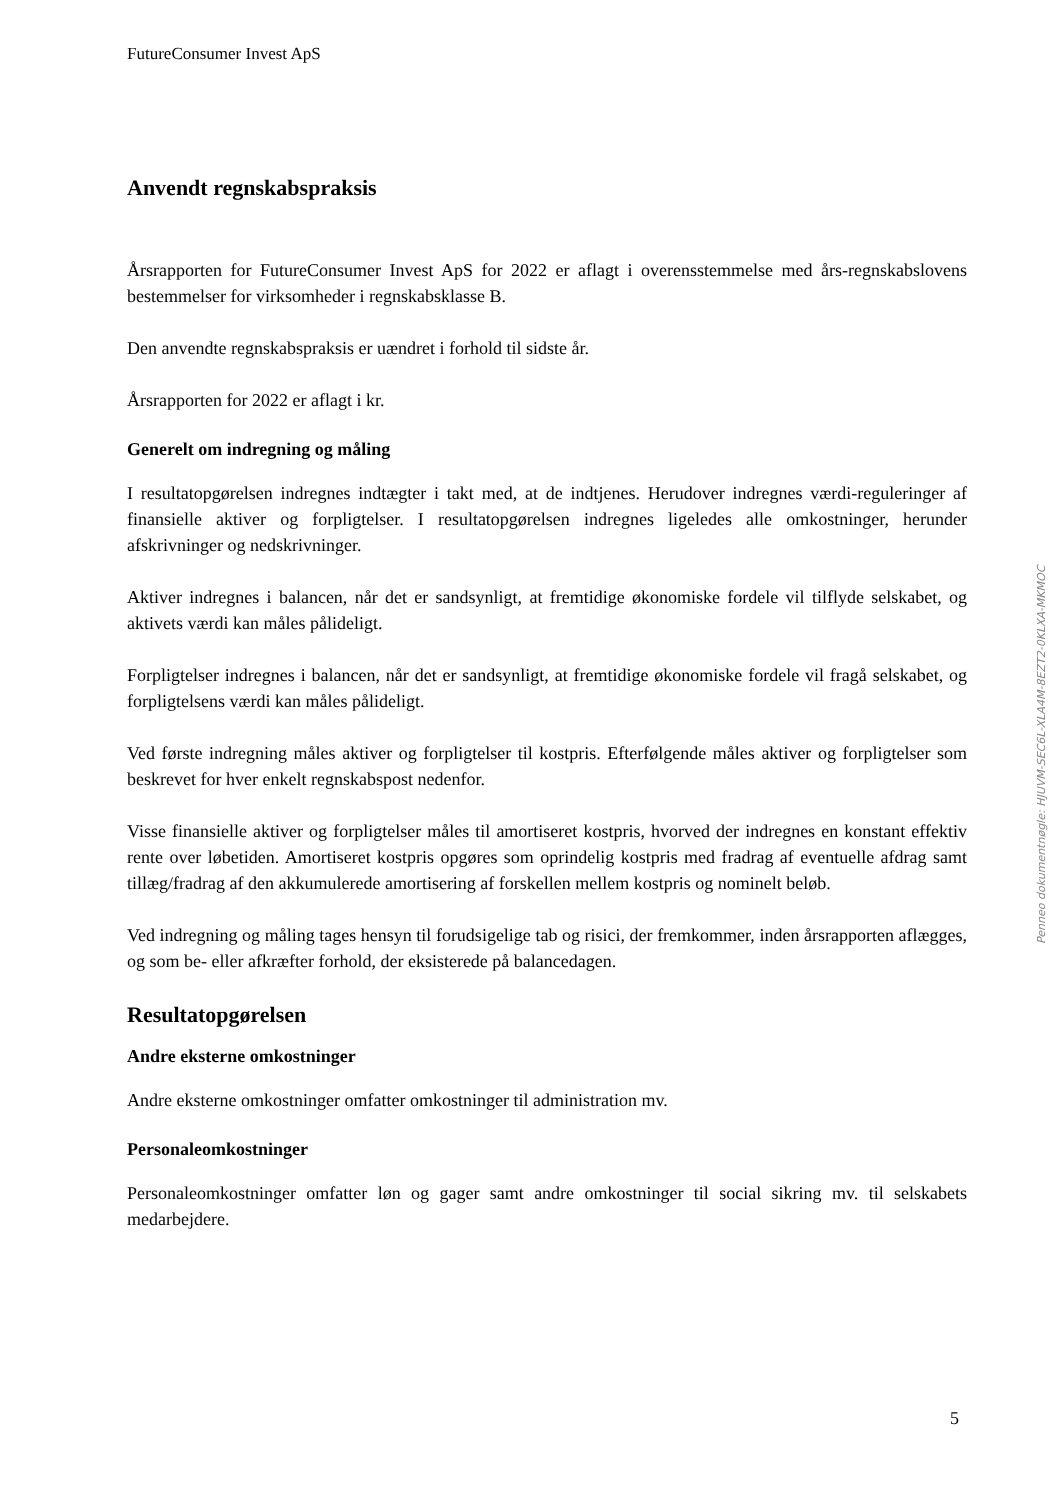FutureConsumer Invest ApS
Anvendt regnskabspraksis
Årsrapporten for FutureConsumer Invest ApS for 2022 er aflagt i overensstemmelse med års-regnskabslovens bestemmelser for virksomheder i regnskabsklasse B.
Den anvendte regnskabspraksis er uændret i forhold til sidste år.
Årsrapporten for 2022 er aflagt i kr.
Generelt om indregning og måling
I resultatopgørelsen indregnes indtægter i takt med, at de indtjenes. Herudover indregnes værdi-reguleringer af finansielle aktiver og forpligtelser. I resultatopgørelsen indregnes ligeledes alle omkostninger, herunder afskrivninger og nedskrivninger.
Aktiver indregnes i balancen, når det er sandsynligt, at fremtidige økonomiske fordele vil tilflyde selskabet, og aktivets værdi kan måles pålideligt.
Forpligtelser indregnes i balancen, når det er sandsynligt, at fremtidige økonomiske fordele vil fragå selskabet, og forpligtelsens værdi kan måles pålideligt.
Ved første indregning måles aktiver og forpligtelser til kostpris. Efterfølgende måles aktiver og forpligtelser som beskrevet for hver enkelt regnskabspost nedenfor.
Visse finansielle aktiver og forpligtelser måles til amortiseret kostpris, hvorved der indregnes en konstant effektiv rente over løbetiden. Amortiseret kostpris opgøres som oprindelig kostpris med fradrag af eventuelle afdrag samt tillæg/fradrag af den akkumulerede amortisering af forskellen mellem kostpris og nominelt beløb.
Ved indregning og måling tages hensyn til forudsigelige tab og risici, der fremkommer, inden årsrapporten aflægges, og som be- eller afkræfter forhold, der eksisterede på balancedagen.
Resultatopgørelsen
Andre eksterne omkostninger
Andre eksterne omkostninger omfatter omkostninger til administration mv.
Personaleomkostninger
Personaleomkostninger omfatter løn og gager samt andre omkostninger til social sikring mv. til selskabets medarbejdere.
5
Penneo dokumentnøgle: HJUVM-SEC6L-XLA4M-8EZT2-0KLXA-MKMOC